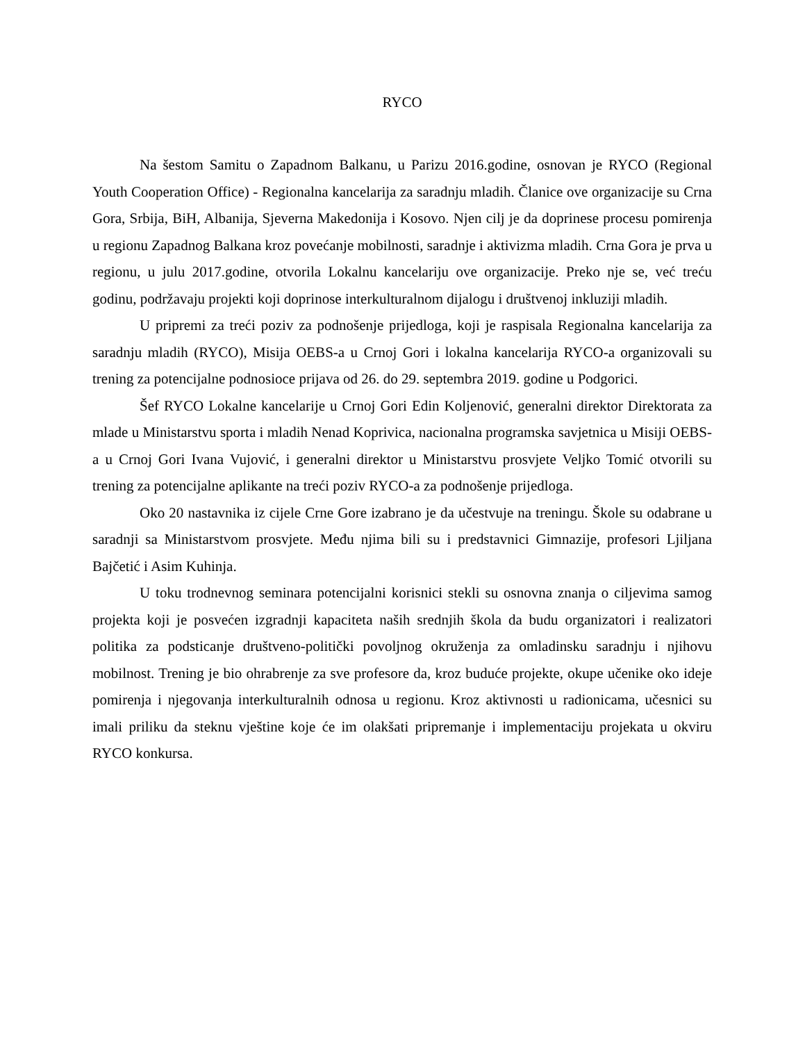RYCO
Na šestom Samitu o Zapadnom Balkanu, u Parizu 2016.godine, osnovan je RYCO (Regional Youth Cooperation Office) - Regionalna kancelarija za saradnju mladih. Članice ove organizacije su Crna Gora, Srbija, BiH, Albanija, Sjeverna Makedonija i Kosovo. Njen cilj je da doprinese procesu pomirenja u regionu Zapadnog Balkana kroz povećanje mobilnosti, saradnje i aktivizma mladih. Crna Gora je prva u regionu, u julu 2017.godine, otvorila Lokalnu kancelariju ove organizacije. Preko nje se, već treću godinu, podržavaju projekti koji doprinose interkulturalnom dijalogu i društvenoj inkluziji mladih.
U pripremi za treći poziv za podnošenje prijedloga, koji je raspisala Regionalna kancelarija za saradnju mladih (RYCO), Misija OEBS-a u Crnoj Gori i lokalna kancelarija RYCO-a organizovali su trening za potencijalne podnosioce prijava od 26. do 29. septembra 2019. godine u Podgorici.
Šef RYCO Lokalne kancelarije u Crnoj Gori Edin Koljenović, generalni direktor Direktorata za mlade u Ministarstvu sporta i mladih Nenad Koprivica, nacionalna programska savjetnica u Misiji OEBS-a u Crnoj Gori Ivana Vujović, i generalni direktor u Ministarstvu prosvjete Veljko Tomić otvorili su trening za potencijalne aplikante na treći poziv RYCO-a za podnošenje prijedloga.
Oko 20 nastavnika iz cijele Crne Gore izabrano je da učestvuje na treningu. Škole su odabrane u saradnji sa Ministarstvom prosvjete. Među njima bili su i predstavnici Gimnazije, profesori Ljiljana Bajčetić i Asim Kuhinja.
U toku trodnevnog seminara potencijalni korisnici stekli su osnovna znanja o ciljevima samog projekta koji je posvećen izgradnji kapaciteta naših srednjih škola da budu organizatori i realizatori politika za podsticanje društveno-politički povoljnog okruženja za omladinsku saradnju i njihovu mobilnost. Trening je bio ohrabrenje za sve profesore da, kroz buduće projekte, okupe učenike oko ideje pomirenja i njegovanja interkulturalnih odnosa u regionu. Kroz aktivnosti u radionicama, učesnici su imali priliku da steknu vještine koje će im olakšati pripremanje i implementaciju projekata u okviru RYCO konkursa.